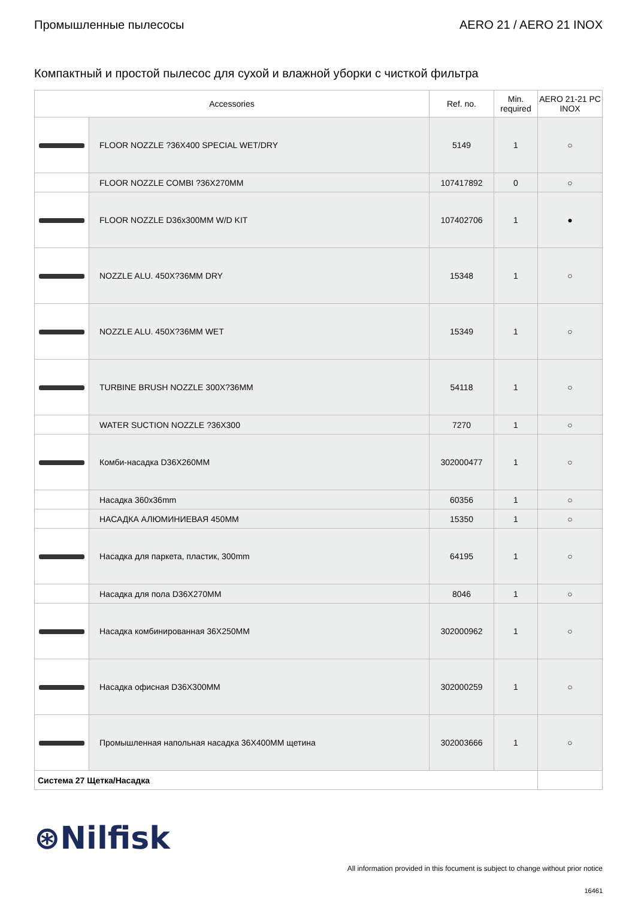Промышленные пылесосы AERO 21 / AERO 21 INOX
Компактный и простой пылесос для сухой и влажной уборки с чисткой фильтра
| Accessories | | Ref. no. | Min. required | AERO 21-21 PC INOX |
| --- | --- | --- | --- | --- |
| | FLOOR NOZZLE ?36X400 SPECIAL WET/DRY | 5149 | 1 | ○ |
| | FLOOR NOZZLE COMBI ?36X270MM | 107417892 | 0 | ○ |
| | FLOOR NOZZLE D36x300MM W/D KIT | 107402706 | 1 | ● |
| | NOZZLE ALU. 450X?36MM DRY | 15348 | 1 | ○ |
| | NOZZLE ALU. 450X?36MM WET | 15349 | 1 | ○ |
| | TURBINE BRUSH NOZZLE 300X?36MM | 54118 | 1 | ○ |
| | WATER SUCTION NOZZLE ?36X300 | 7270 | 1 | ○ |
| | Комби-насадка D36X260MM | 302000477 | 1 | ○ |
| | Насадка 360x36mm | 60356 | 1 | ○ |
| | НАСАДКА АЛЮМИНИЕВАЯ 450MM | 15350 | 1 | ○ |
| | Насадка для паркета, пластик, 300mm | 64195 | 1 | ○ |
| | Насадка для пола D36X270MM | 8046 | 1 | ○ |
| | Насадка комбинированная 36X250MM | 302000962 | 1 | ○ |
| | Насадка офисная D36X300MM | 302000259 | 1 | ○ |
| | Промышленная напольная насадка 36X400MM щетина | 302003666 | 1 | ○ |
| Система 27 Щетка/Насадка | | | | |
⊛Nilfisk
All information provided in this focument is subject to change without prior notice
16461